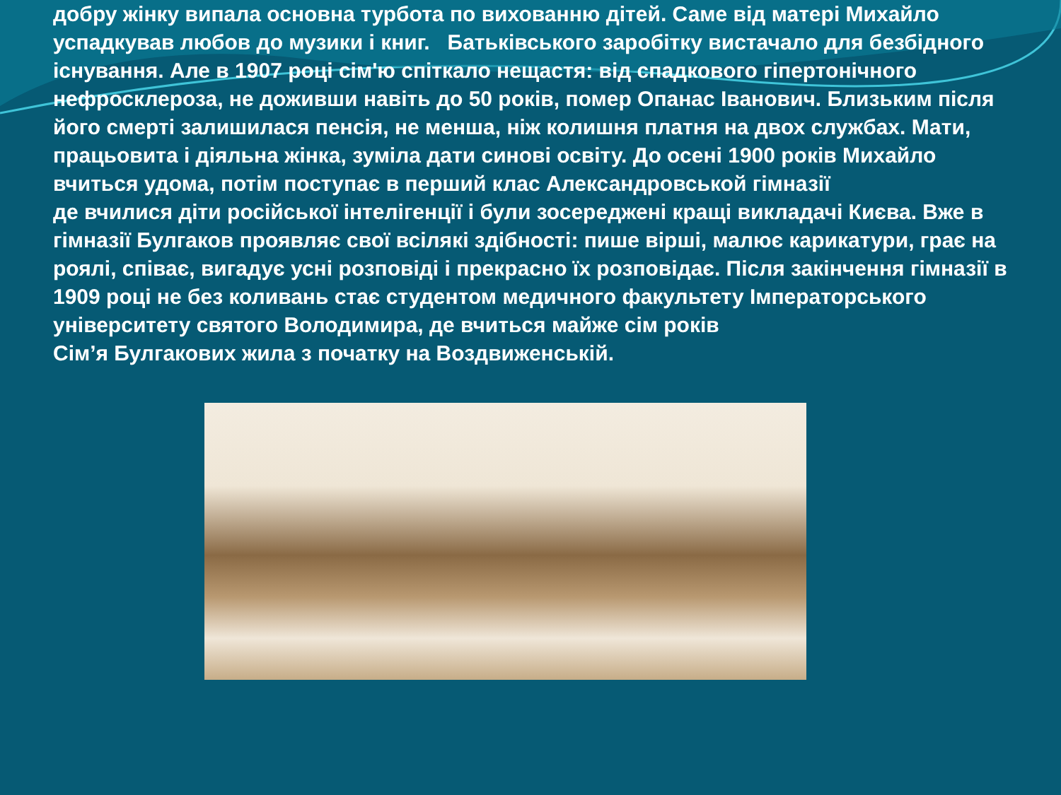добру жінку випала основна турбота по вихованню дітей. Саме від матері Михайло успадкував любов до музики і книг. Батьківського заробітку вистачало для безбідного існування. Але в 1907 році сім'ю спіткало нещастя: від спадкового гіпертонічного нефросклероза, не доживши навіть до 50 років, помер Опанас Іванович. Близьким після його смерті залишилася пенсія, не менша, ніж колишня платня на двох службах. Мати, працьовита і діяльна жінка, зуміла дати синові освіту. До осені 1900 років Михайло вчиться удома, потім поступає в перший клас Александровськой гімназії
де вчилися діти російської інтелігенції і були зосереджені кращі викладачі Києва. Вже в гімназії Булгаков проявляє свої всілякі здібності: пише вірші, малює карикатури, грає на роялі, співає, вигадує усні розповіді і прекрасно їх розповідає. Після закінчення гімназії в 1909 році не без коливань стає студентом медичного факультету Імператорського університету святого Володимира, де вчиться майже сім років
Сім’я Булгакових жила з початку на Воздвиженській.